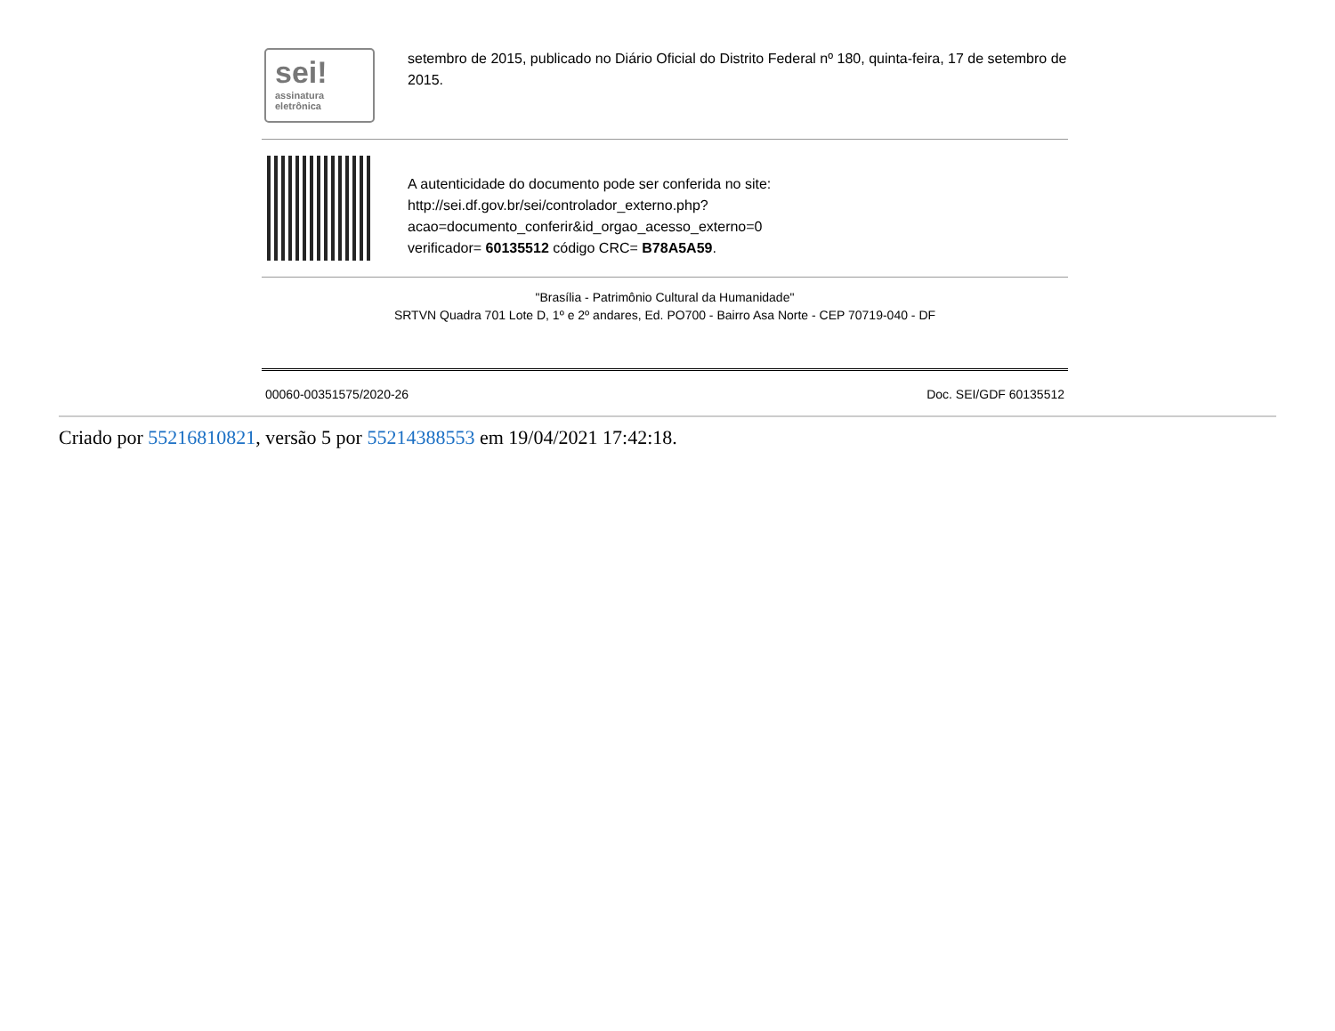sei!
assinatura
eletrônica
setembro de 2015, publicado no Diário Oficial do Distrito Federal nº 180, quinta-feira, 17 de setembro de 2015.
A autenticidade do documento pode ser conferida no site:
http://sei.df.gov.br/sei/controlador_externo.php?
acao=documento_conferir&id_orgao_acesso_externo=0
verificador= 60135512 código CRC= B78A5A59.
"Brasília - Patrimônio Cultural da Humanidade"
SRTVN Quadra 701 Lote D, 1º e 2º andares, Ed. PO700 - Bairro Asa Norte - CEP 70719-040 - DF
00060-00351575/2020-26 Doc. SEI/GDF 60135512
Criado por 55216810821, versão 5 por 55214388553 em 19/04/2021 17:42:18.